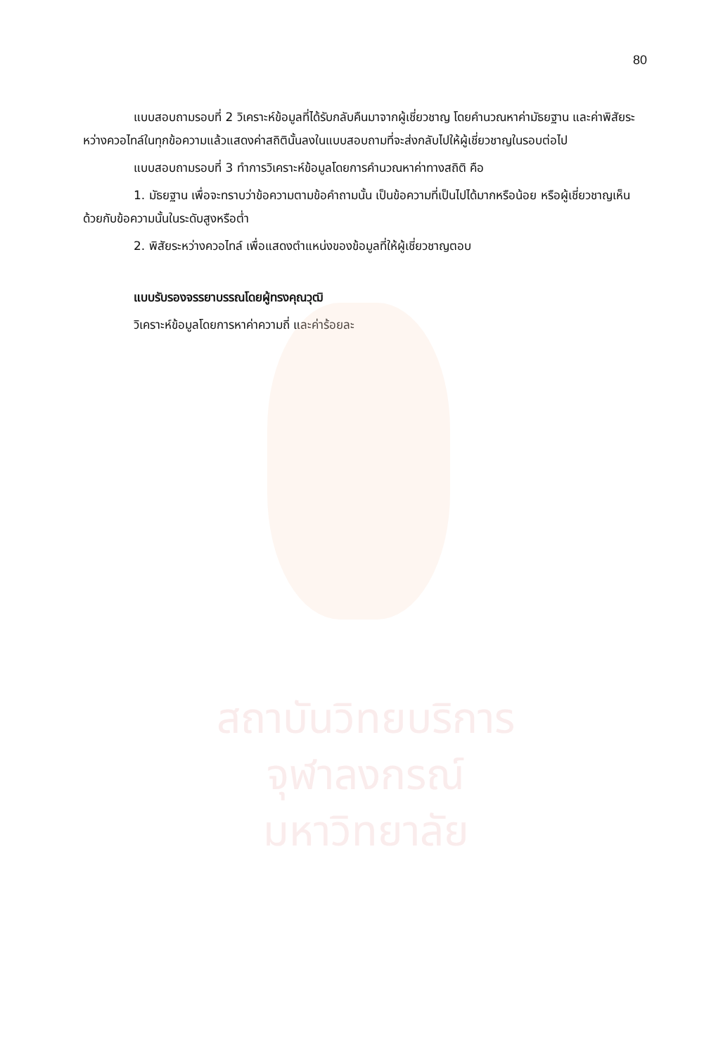สถาบันวิทยบริการ
จุฬาลงกรณ์มหาวิทยาลัย
80
แบบสอบถามรอบที่ 2 วิเคราะห์ข้อมูลที่ได้รับกลับคืนมาจากผู้เชี่ยวชาญ โดยคำนวณหาค่ามัธยฐาน และค่าพิสัยระหว่างควอไทล์ในทุกข้อความแล้วแสดงค่าสถิตินั้นลงในแบบสอบถามที่จะส่งกลับไปให้ผู้เชี่ยวชาญในรอบต่อไป
แบบสอบถามรอบที่ 3 ทำการวิเคราะห์ข้อมูลโดยการคำนวณหาค่าทางสถิติ คือ
1. มัธยฐาน เพื่อจะทราบว่าข้อความตามข้อคำถามนั้น เป็นข้อความที่เป็นไปได้มากหรือน้อย หรือผู้เชี่ยวชาญเห็นด้วยกับข้อความนั้นในระดับสูงหรือต่ำ
2. พิสัยระหว่างควอไทล์ เพื่อแสดงตำแหน่งของข้อมูลที่ให้ผู้เชี่ยวชาญตอบ
แบบรับรองจรรยาบรรณโดยผู้ทรงคุณวุฒิ
วิเคราะห์ข้อมูลโดยการหาค่าความถี่ และค่าร้อยละ